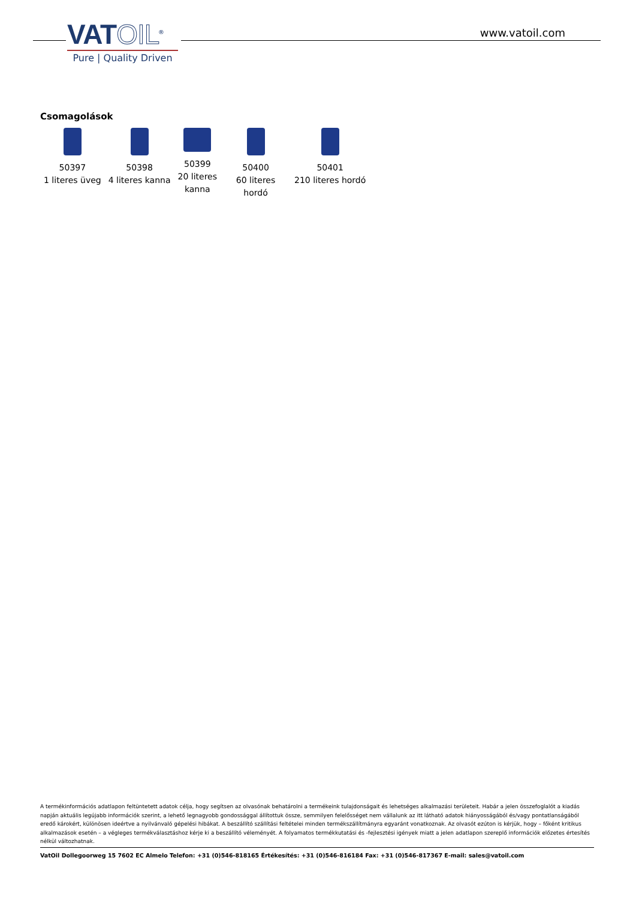VATOIL<sup>®</sup>
Pure | Quality Driven
www.vatoil.com
Csomagolások
| 50397 1 literes üveg | 50398 4 literes kanna | 50399 20 literes kanna | 50400 60 literes hordó | 50401 210 literes hordó |
A termékinformációs adatlapon feltüntetett adatok célja, hogy segítsen az olvasónak behatárolni a termékeink tulajdonságait és lehetséges alkalmazási területeit. Habár a jelen összefoglalót a kiadás napján aktuális legújabb információk szerint, a lehető legnagyobb gondossággal állítottuk össze, semmilyen felelősséget nem vállalunk az itt látható adatok hiányosságából és/vagy pontatlanságából eredő károkért, különösen ideértve a nyilvánvaló gépelési hibákat. A beszállító szállítási feltételei minden termékszállítmányra egyaránt vonatkoznak. Az olvasót ezúton is kérjük, hogy – főként kritikus alkalmazások esetén – a végleges termékválasztáshoz kérje ki a beszállító véleményét. A folyamatos termékkutatási és -fejlesztési igények miatt a jelen adatlapon szereplő információk előzetes értesítés nélkül változhatnak.
VatOil Dollegoorweg 15 7602 EC Almelo Telefon: +31 (0)546-818165 Értékesítés: +31 (0)546-816184 Fax: +31 (0)546-817367 E-mail: sales@vatoil.com